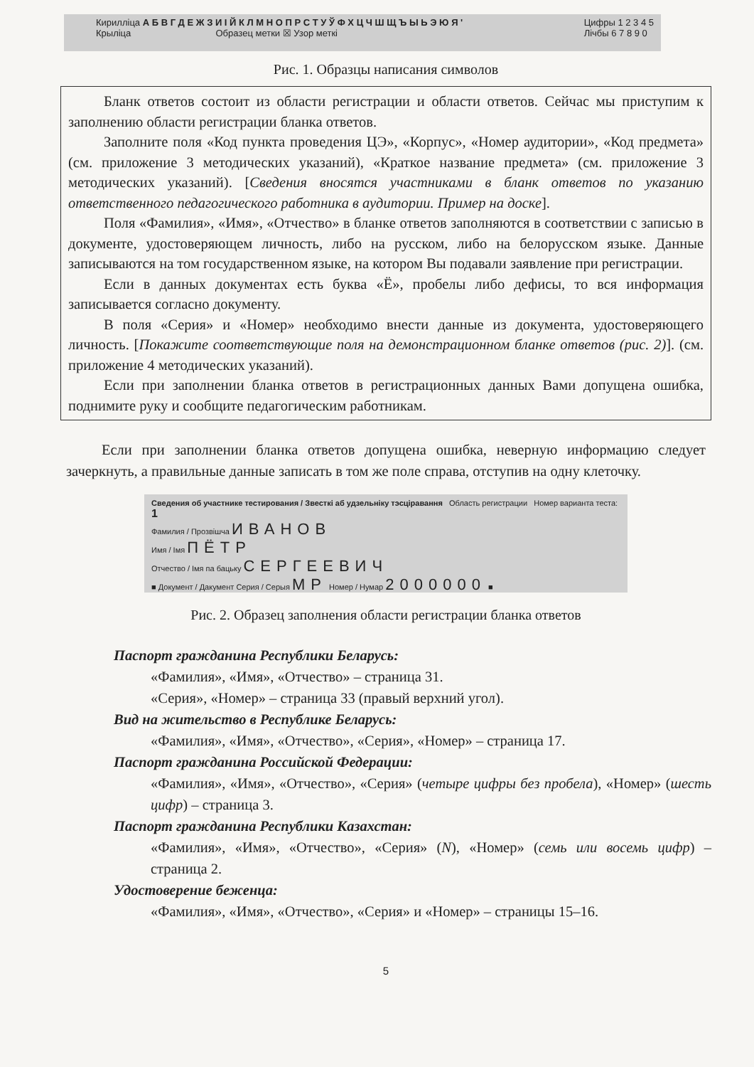Кирилліца А Б В Г Д Е Ж З И І Й К Л М Н О П Р С Т У Ў Ф Х Ц Ч Ш Щ Ъ Ы Ь Э Ю Я '
Крыліца Образец метки ☒ Узор меткі
Цифры 1 2 3 4 5
Лічбы 6 7 8 9 0
Рис. 1. Образцы написания символов
Бланк ответов состоит из области регистрации и области ответов. Сейчас мы приступим к заполнению области регистрации бланка ответов.
Заполните поля «Код пункта проведения ЦЭ», «Корпус», «Номер аудитории», «Код предмета» (см. приложение 3 методических указаний), «Краткое название предмета» (см. приложение 3 методических указаний). [Сведения вносятся участниками в бланк ответов по указанию ответственного педагогического работника в аудитории. Пример на доске].
Поля «Фамилия», «Имя», «Отчество» в бланке ответов заполняются в соответствии с записью в документе, удостоверяющем личность, либо на русском, либо на белорусском языке. Данные записываются на том государственном языке, на котором Вы подавали заявление при регистрации.
Если в данных документах есть буква «Ё», пробелы либо дефисы, то вся информация записывается согласно документу.
В поля «Серия» и «Номер» необходимо внести данные из документа, удостоверяющего личность. [Покажите соответствующие поля на демонстрационном бланке ответов (рис. 2)]. (см. приложение 4 методических указаний).
Если при заполнении бланка ответов в регистрационных данных Вами допущена ошибка, поднимите руку и сообщите педагогическим работникам.
Если при заполнении бланка ответов допущена ошибка, неверную информацию следует зачеркнуть, а правильные данные записать в том же поле справа, отступив на одну клеточку.
Сведения об участнике тестирования / Звесткі аб удзельніку тэсціравання Область регистрации Номер варианта теста: 1
Фамилия / Прозвішча ИВАНОВ
Имя / Імя ПЁТР
Отчество / Імя па бацьку СЕРГЕЕВИЧ
■ Документ / Дакумент Серия / Серыя МР Номер / Нумар 2000000 ■
Рис. 2. Образец заполнения области регистрации бланка ответов
Паспорт гражданина Республики Беларусь:
«Фамилия», «Имя», «Отчество» – страница 31.
«Серия», «Номер» – страница 33 (правый верхний угол).
Вид на жительство в Республике Беларусь:
«Фамилия», «Имя», «Отчество», «Серия», «Номер» – страница 17.
Паспорт гражданина Российской Федерации:
«Фамилия», «Имя», «Отчество», «Серия» (четыре цифры без пробела), «Номер» (шесть цифр) – страница 3.
Паспорт гражданина Республики Казахстан:
«Фамилия», «Имя», «Отчество», «Серия» (N), «Номер» (семь или восемь цифр) – страница 2.
Удостоверение беженца:
«Фамилия», «Имя», «Отчество», «Серия» и «Номер» – страницы 15–16.
5